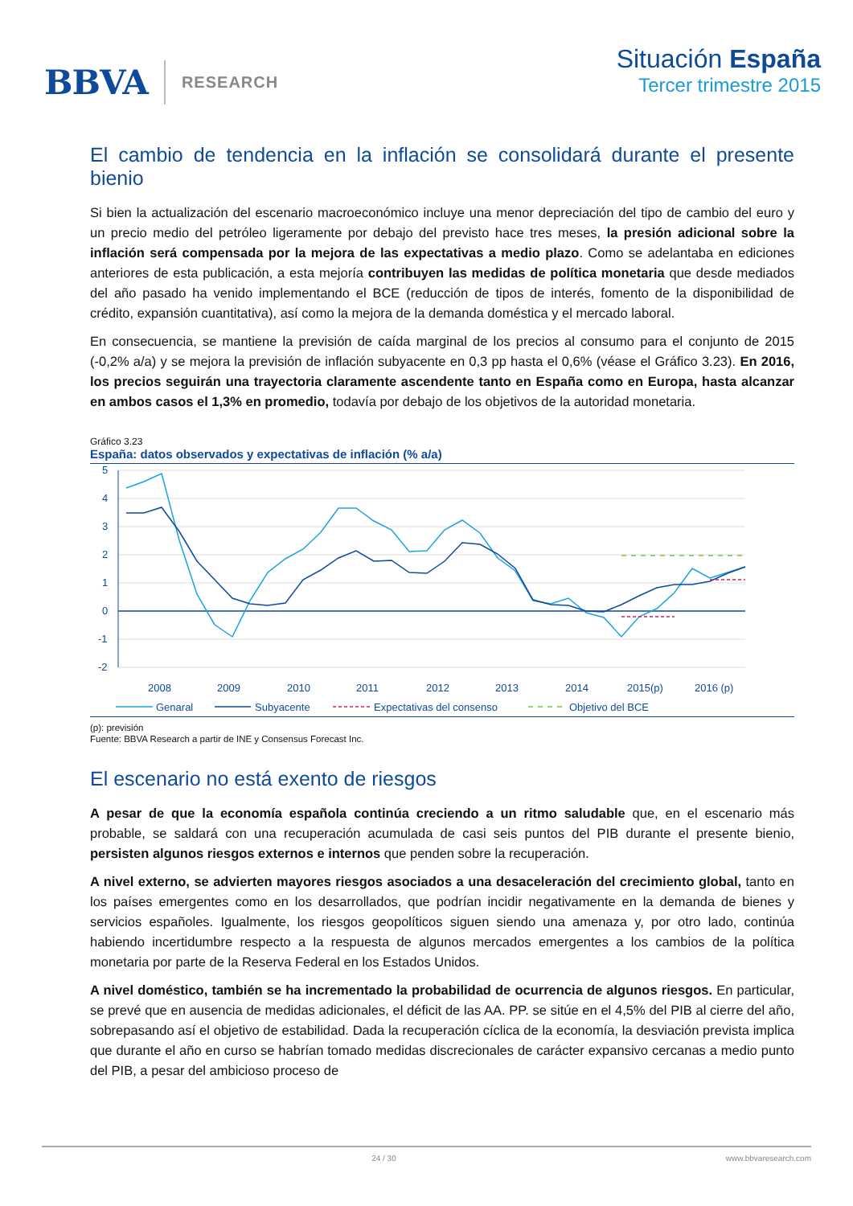BBVA RESEARCH
Situación España
Tercer trimestre 2015
El cambio de tendencia en la inflación se consolidará durante el presente bienio
Si bien la actualización del escenario macroeconómico incluye una menor depreciación del tipo de cambio del euro y un precio medio del petróleo ligeramente por debajo del previsto hace tres meses, la presión adicional sobre la inflación será compensada por la mejora de las expectativas a medio plazo. Como se adelantaba en ediciones anteriores de esta publicación, a esta mejoría contribuyen las medidas de política monetaria que desde mediados del año pasado ha venido implementando el BCE (reducción de tipos de interés, fomento de la disponibilidad de crédito, expansión cuantitativa), así como la mejora de la demanda doméstica y el mercado laboral.
En consecuencia, se mantiene la previsión de caída marginal de los precios al consumo para el conjunto de 2015 (-0,2% a/a) y se mejora la previsión de inflación subyacente en 0,3 pp hasta el 0,6% (véase el Gráfico 3.23). En 2016, los precios seguirán una trayectoria claramente ascendente tanto en España como en Europa, hasta alcanzar en ambos casos el 1,3% en promedio, todavía por debajo de los objetivos de la autoridad monetaria.
Gráfico 3.23
España: datos observados y expectativas de inflación (% a/a)
5
4
3
2
1
0
-1
-2
2008
2009
2010
2011
2012
2013
2014
2015(p)
2016 (p)
Genaral
Subyacente
Expectativas del consenso
Objetivo del BCE
(p): previsión
Fuente: BBVA Research a partir de INE y Consensus Forecast Inc.
El escenario no está exento de riesgos
A pesar de que la economía española continúa creciendo a un ritmo saludable que, en el escenario más probable, se saldará con una recuperación acumulada de casi seis puntos del PIB durante el presente bienio, persisten algunos riesgos externos e internos que penden sobre la recuperación.
A nivel externo, se advierten mayores riesgos asociados a una desaceleración del crecimiento global, tanto en los países emergentes como en los desarrollados, que podrían incidir negativamente en la demanda de bienes y servicios españoles. Igualmente, los riesgos geopolíticos siguen siendo una amenaza y, por otro lado, continúa habiendo incertidumbre respecto a la respuesta de algunos mercados emergentes a los cambios de la política monetaria por parte de la Reserva Federal en los Estados Unidos.
A nivel doméstico, también se ha incrementado la probabilidad de ocurrencia de algunos riesgos. En particular, se prevé que en ausencia de medidas adicionales, el déficit de las AA. PP. se sitúe en el 4,5% del PIB al cierre del año, sobrepasando así el objetivo de estabilidad. Dada la recuperación cíclica de la economía, la desviación prevista implica que durante el año en curso se habrían tomado medidas discrecionales de carácter expansivo cercanas a medio punto del PIB, a pesar del ambicioso proceso de
24 / 30 www.bbvaresearch.com